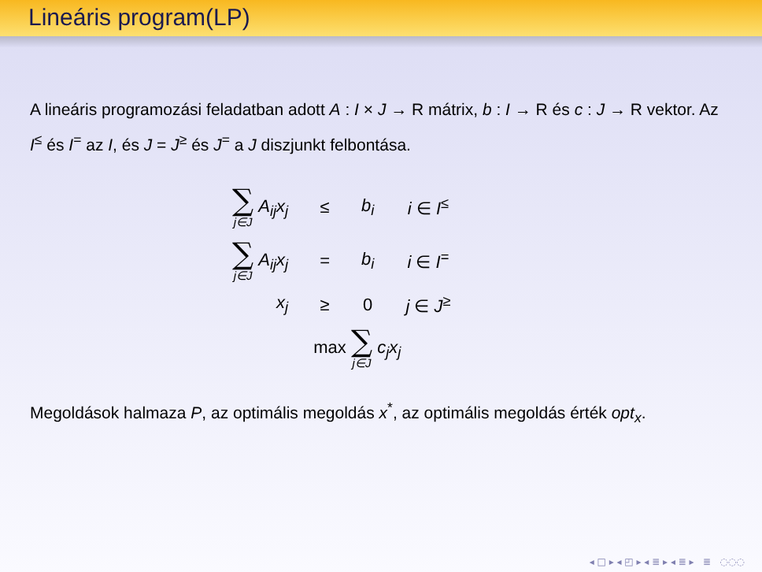Lineáris program(LP)
A lineáris programozási feladatban adott A : I × J → R mátrix, b : I → R és c : J → R vektor. Az I<sup>≤</sup> és I<sup>=</sup> az I, és J = J<sup>≥</sup> és J<sup>=</sup> a J diszjunkt felbontása.
| ∑ j∈J A<sub>ij</sub>x<sub>j</sub> | ≤ | b<sub>i</sub> | i ∈ I<sup>≤</sup> |
| ∑ j∈J A<sub>ij</sub>x<sub>j</sub> | = | b<sub>i</sub> | i ∈ I<sup>=</sup> |
| x<sub>j</sub> | ≥ | 0 | j ∈ J<sup>≥</sup> |
| max ∑ j∈J c<sub>j</sub>x<sub>j</sub> | | | |
Megoldások halmaza P, az optimális megoldás x<sup>*</sup>, az optimális megoldás érték opt<sub>x</sub>.
◂ □ ▸ ◂ ◰ ▸ ◂ ≣ ▸ ◂ ≣ ▸ ≣ ◌◌◌